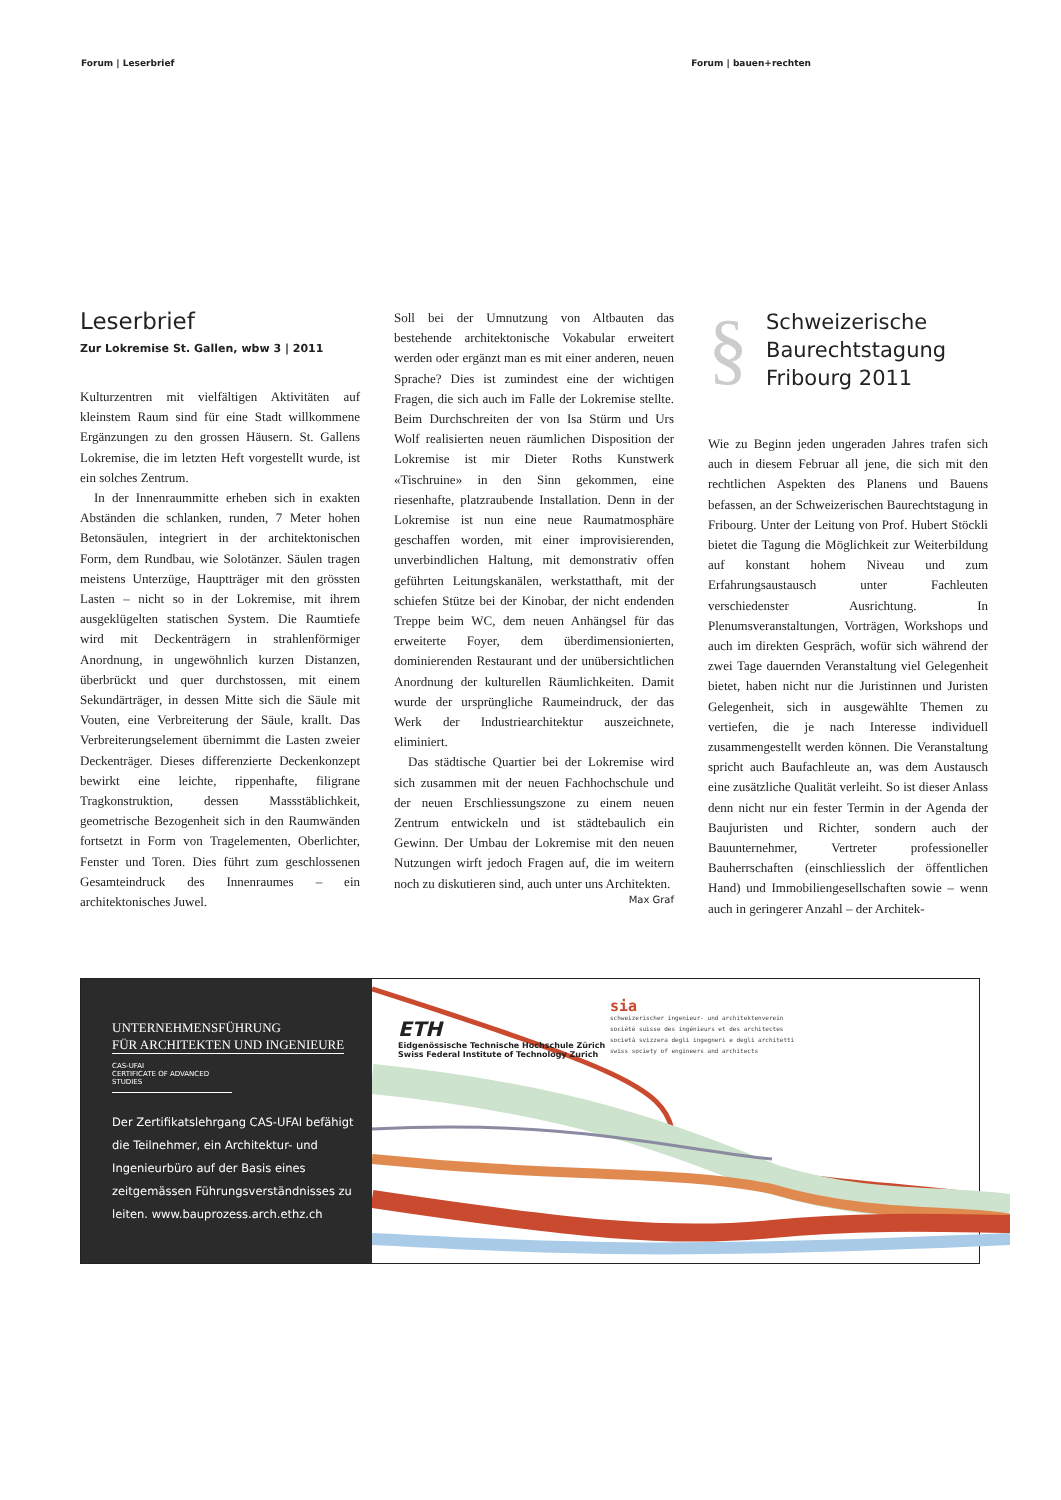Forum | Leserbrief Forum | bauen+rechten
Leserbrief
Zur Lokremise St. Gallen, wbw 3 | 2011
Kulturzentren mit vielfältigen Aktivitäten auf kleinstem Raum sind für eine Stadt willkommene Ergänzungen zu den grossen Häusern. St. Gallens Lokremise, die im letzten Heft vorgestellt wurde, ist ein solches Zentrum.
In der Innenraummitte erheben sich in exakten Abständen die schlanken, runden, 7 Meter hohen Betonsäulen, integriert in der architektonischen Form, dem Rundbau, wie Solotänzer. Säulen tragen meistens Unterzüge, Hauptträger mit den grössten Lasten – nicht so in der Lokremise, mit ihrem ausgeklügelten statischen System. Die Raumtiefe wird mit Deckenträgern in strahlenförmiger Anordnung, in ungewöhnlich kurzen Distanzen, überbrückt und quer durchstossen, mit einem Sekundärträger, in dessen Mitte sich die Säule mit Vouten, eine Verbreiterung der Säule, krallt. Das Verbreiterungselement übernimmt die Lasten zweier Deckenträger. Dieses differenzierte Deckenkonzept bewirkt eine leichte, rippenhafte, filigrane Tragkonstruktion, dessen Massstäblichkeit, geometrische Bezogenheit sich in den Raumwänden fortsetzt in Form von Tragelementen, Oberlichter, Fenster und Toren. Dies führt zum geschlossenen Gesamteindruck des Innenraumes – ein architektonisches Juwel.
Soll bei der Umnutzung von Altbauten das bestehende architektonische Vokabular erweitert werden oder ergänzt man es mit einer anderen, neuen Sprache? Dies ist zumindest eine der wichtigen Fragen, die sich auch im Falle der Lokremise stellte. Beim Durchschreiten der von Isa Stürm und Urs Wolf realisierten neuen räumlichen Disposition der Lokremise ist mir Dieter Roths Kunstwerk «Tischruine» in den Sinn gekommen, eine riesenhafte, platzraubende Installation. Denn in der Lokremise ist nun eine neue Raumatmosphäre geschaffen worden, mit einer improvisierenden, unverbindlichen Haltung, mit demonstrativ offen geführten Leitungskanälen, werkstatthaft, mit der schiefen Stütze bei der Kinobar, der nicht endenden Treppe beim WC, dem neuen Anhängsel für das erweiterte Foyer, dem überdimensionierten, dominierenden Restaurant und der unübersichtlichen Anordnung der kulturellen Räumlichkeiten. Damit wurde der ursprüngliche Raumeindruck, der das Werk der Industriearchitektur auszeichnete, eliminiert.
Das städtische Quartier bei der Lokremise wird sich zusammen mit der neuen Fachhochschule und der neuen Erschliessungszone zu einem neuen Zentrum entwickeln und ist städtebaulich ein Gewinn. Der Umbau der Lokremise mit den neuen Nutzungen wirft jedoch Fragen auf, die im weitern noch zu diskutieren sind, auch unter uns Architekten. Max Graf
§
Schweizerische Baurechtstagung Fribourg 2011
Wie zu Beginn jeden ungeraden Jahres trafen sich auch in diesem Februar all jene, die sich mit den rechtlichen Aspekten des Planens und Bauens befassen, an der Schweizerischen Baurechtstagung in Fribourg. Unter der Leitung von Prof. Hubert Stöckli bietet die Tagung die Möglichkeit zur Weiterbildung auf konstant hohem Niveau und zum Erfahrungsaustausch unter Fachleuten verschiedenster Ausrichtung. In Plenumsveranstaltungen, Vorträgen, Workshops und auch im direkten Gespräch, wofür sich während der zwei Tage dauernden Veranstaltung viel Gelegenheit bietet, haben nicht nur die Juristinnen und Juristen Gelegenheit, sich in ausgewählte Themen zu vertiefen, die je nach Interesse individuell zusammengestellt werden können. Die Veranstaltung spricht auch Baufachleute an, was dem Austausch eine zusätzliche Qualität verleiht. So ist dieser Anlass denn nicht nur ein fester Termin in der Agenda der Baujuristen und Richter, sondern auch der Bauunternehmer, Vertreter professioneller Bauherrschaften (einschliesslich der öffentlichen Hand) und Immobiliengesellschaften sowie – wenn auch in geringerer Anzahl – der Architek-
UNTERNEHMENSFÜHRUNG
FÜR ARCHITEKTEN UND INGENIEURE
CAS-UFAI
CERTIFICATE OF ADVANCED STUDIES
Der Zertifikatslehrgang CAS-UFAI befähigt die Teilnehmer, ein Architektur- und Ingenieurbüro auf der Basis eines zeitgemässen Führungsverständnisses zu leiten. www.bauprozess.arch.ethz.ch
ETH
Eidgenössische Technische Hochschule Zürich
Swiss Federal Institute of Technology Zurich
sia
schweizerischer ingenieur- und architektenverein
société suisse des ingénieurs et des architectes
società svizzera degli ingegneri e degli architetti
swiss society of engineers and architects